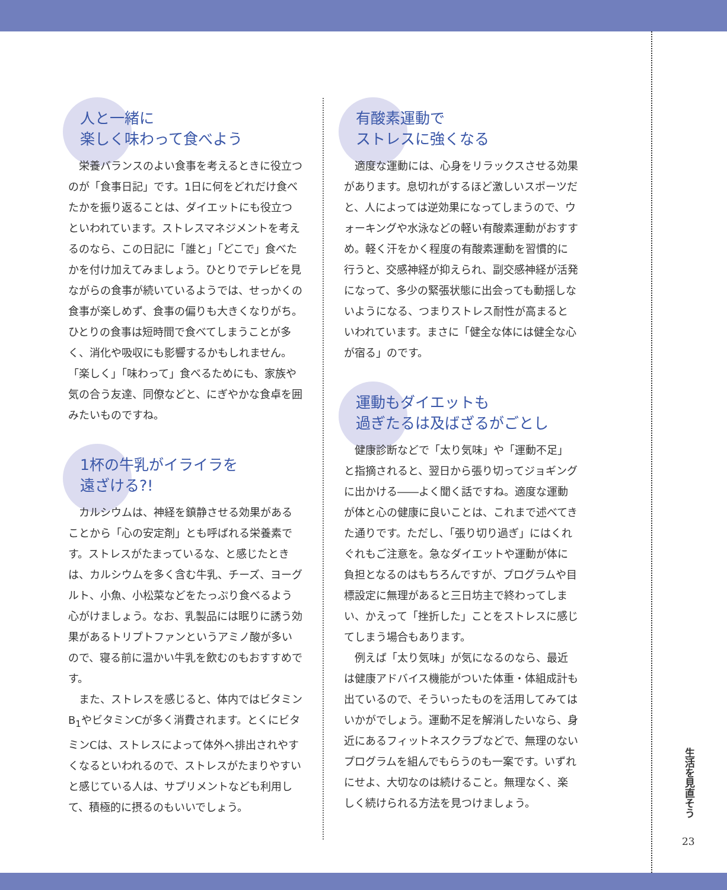人と一緒に
楽しく味わって食べよう
栄養バランスのよい食事を考えるときに役立つのが「食事日記」です。1日に何をどれだけ食べたかを振り返ることは、ダイエットにも役立つといわれています。ストレスマネジメントを考えるのなら、この日記に「誰と」「どこで」食べたかを付け加えてみましょう。ひとりでテレビを見ながらの食事が続いているようでは、せっかくの食事が楽しめず、食事の偏りも大きくなりがち。ひとりの食事は短時間で食べてしまうことが多く、消化や吸収にも影響するかもしれません。「楽しく」「味わって」食べるためにも、家族や気の合う友達、同僚などと、にぎやかな食卓を囲みたいものですね。
1杯の牛乳がイライラを
遠ざける?!
カルシウムは、神経を鎮静させる効果があることから「心の安定剤」とも呼ばれる栄養素です。ストレスがたまっているな、と感じたときは、カルシウムを多く含む牛乳、チーズ、ヨーグルト、小魚、小松菜などをたっぷり食べるよう心がけましょう。なお、乳製品には眠りに誘う効果があるトリプトファンというアミノ酸が多いので、寝る前に温かい牛乳を飲むのもおすすめです。
また、ストレスを感じると、体内ではビタミンB<sub>1</sub>やビタミンCが多く消費されます。とくにビタミンCは、ストレスによって体外へ排出されやすくなるといわれるので、ストレスがたまりやすいと感じている人は、サプリメントなども利用して、積極的に摂るのもいいでしょう。
有酸素運動で
ストレスに強くなる
適度な運動には、心身をリラックスさせる効果があります。息切れがするほど激しいスポーツだと、人によっては逆効果になってしまうので、ウォーキングや水泳などの軽い有酸素運動がおすすめ。軽く汗をかく程度の有酸素運動を習慣的に行うと、交感神経が抑えられ、副交感神経が活発になって、多少の緊張状態に出会っても動揺しないようになる、つまりストレス耐性が高まるといわれています。まさに「健全な体には健全な心が宿る」のです。
運動もダイエットも
過ぎたるは及ばざるがごとし
健康診断などで「太り気味」や「運動不足」と指摘されると、翌日から張り切ってジョギングに出かける――よく聞く話ですね。適度な運動が体と心の健康に良いことは、これまで述べてきた通りです。ただし、「張り切り過ぎ」にはくれぐれもご注意を。急なダイエットや運動が体に負担となるのはもちろんですが、プログラムや目標設定に無理があると三日坊主で終わってしまい、かえって「挫折した」ことをストレスに感じてしまう場合もあります。
例えば「太り気味」が気になるのなら、最近は健康アドバイス機能がついた体重・体組成計も出ているので、そういったものを活用してみてはいかがでしょう。運動不足を解消したいなら、身近にあるフィットネスクラブなどで、無理のないプログラムを組んでもらうのも一案です。いずれにせよ、大切なのは続けること。無理なく、楽しく続けられる方法を見つけましょう。
生活を見直そう
23